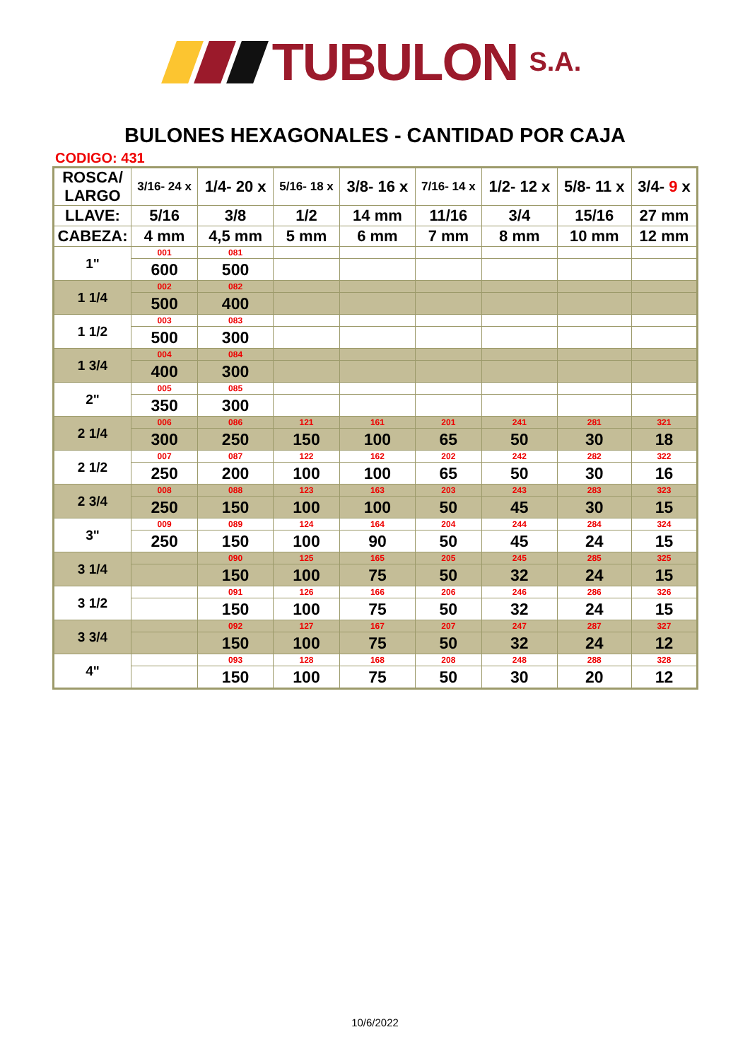TUBULON S.A.
BULONES HEXAGONALES - CANTIDAD POR CAJA
CODIGO: 431
| ROSCA/ LARGO | 3/16- 24 x | 1/4- 20 x | 5/16- 18 x | 3/8- 16 x | 7/16- 14 x | 1/2- 12 x | 5/8- 11 x | 3/4- 9 x |
| LLAVE: | 5/16 | 3/8 | 1/2 | 14 mm | 11/16 | 3/4 | 15/16 | 27 mm |
| CABEZA: | 4 mm | 4,5 mm | 5 mm | 6 mm | 7 mm | 8 mm | 10 mm | 12 mm |
| 1" | 001 | 081 | | | | | | |
| | 600 | 500 | | | | | | |
| 1 1/4 | 002 | 082 | | | | | | |
| | 500 | 400 | | | | | | |
| 1 1/2 | 003 | 083 | | | | | | |
| | 500 | 300 | | | | | | |
| 1 3/4 | 004 | 084 | | | | | | |
| | 400 | 300 | | | | | | |
| 2" | 005 | 085 | | | | | | |
| | 350 | 300 | | | | | | |
| 2 1/4 | 006 | 086 | 121 | 161 | 201 | 241 | 281 | 321 |
| | 300 | 250 | 150 | 100 | 65 | 50 | 30 | 18 |
| 2 1/2 | 007 | 087 | 122 | 162 | 202 | 242 | 282 | 322 |
| | 250 | 200 | 100 | 100 | 65 | 50 | 30 | 16 |
| 2 3/4 | 008 | 088 | 123 | 163 | 203 | 243 | 283 | 323 |
| | 250 | 150 | 100 | 100 | 50 | 45 | 30 | 15 |
| 3" | 009 | 089 | 124 | 164 | 204 | 244 | 284 | 324 |
| | 250 | 150 | 100 | 90 | 50 | 45 | 24 | 15 |
| 3 1/4 | | 090 | 125 | 165 | 205 | 245 | 285 | 325 |
| | | 150 | 100 | 75 | 50 | 32 | 24 | 15 |
| 3 1/2 | | 091 | 126 | 166 | 206 | 246 | 286 | 326 |
| | | 150 | 100 | 75 | 50 | 32 | 24 | 15 |
| 3 3/4 | | 092 | 127 | 167 | 207 | 247 | 287 | 327 |
| | | 150 | 100 | 75 | 50 | 32 | 24 | 12 |
| 4" | | 093 | 128 | 168 | 208 | 248 | 288 | 328 |
| | | 150 | 100 | 75 | 50 | 30 | 20 | 12 |
10/6/2022